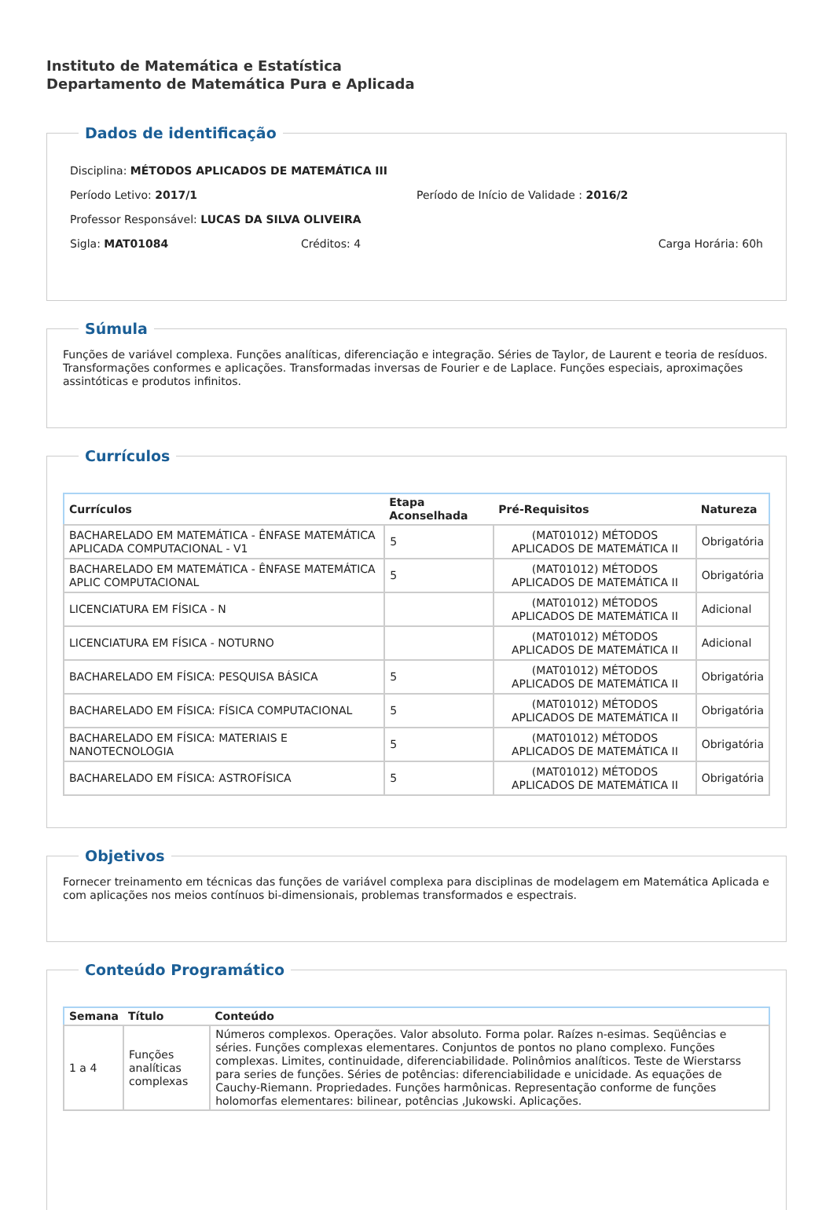Instituto de Matemática e Estatística
Departamento de Matemática Pura e Aplicada
Dados de identificação
Disciplina: MÉTODOS APLICADOS DE MATEMÁTICA III
Período Letivo: 2017/1 Período de Início de Validade : 2016/2
Professor Responsável: LUCAS DA SILVA OLIVEIRA
Sigla: MAT01084 Créditos: 4 Carga Horária: 60h
Súmula
Funções de variável complexa. Funções analíticas, diferenciação e integração. Séries de Taylor, de Laurent e teoria de resíduos. Transformações conformes e aplicações. Transformadas inversas de Fourier e de Laplace. Funções especiais, aproximações assintóticas e produtos infinitos.
Currículos
| Currículos | Etapa Aconselhada | Pré-Requisitos | Natureza |
| --- | --- | --- | --- |
| BACHARELADO EM MATEMÁTICA - ÊNFASE MATEMÁTICA APLICADA COMPUTACIONAL - V1 | 5 | (MAT01012) MÉTODOS APLICADOS DE MATEMÁTICA II | Obrigatória |
| BACHARELADO EM MATEMÁTICA - ÊNFASE MATEMÁTICA APLIC COMPUTACIONAL | 5 | (MAT01012) MÉTODOS APLICADOS DE MATEMÁTICA II | Obrigatória |
| LICENCIATURA EM FÍSICA - N | | (MAT01012) MÉTODOS APLICADOS DE MATEMÁTICA II | Adicional |
| LICENCIATURA EM FÍSICA - NOTURNO | | (MAT01012) MÉTODOS APLICADOS DE MATEMÁTICA II | Adicional |
| BACHARELADO EM FÍSICA: PESQUISA BÁSICA | 5 | (MAT01012) MÉTODOS APLICADOS DE MATEMÁTICA II | Obrigatória |
| BACHARELADO EM FÍSICA: FÍSICA COMPUTACIONAL | 5 | (MAT01012) MÉTODOS APLICADOS DE MATEMÁTICA II | Obrigatória |
| BACHARELADO EM FÍSICA: MATERIAIS E NANOTECNOLOGIA | 5 | (MAT01012) MÉTODOS APLICADOS DE MATEMÁTICA II | Obrigatória |
| BACHARELADO EM FÍSICA: ASTROFÍSICA | 5 | (MAT01012) MÉTODOS APLICADOS DE MATEMÁTICA II | Obrigatória |
Objetivos
Fornecer treinamento em técnicas das funções de variável complexa para disciplinas de modelagem em Matemática Aplicada e com aplicações nos meios contínuos bi-dimensionais, problemas transformados e espectrais.
Conteúdo Programático
| Semana | Título | Conteúdo |
| --- | --- | --- |
| 1 a 4 | Funções analíticas complexas | Números complexos. Operações. Valor absoluto. Forma polar. Raízes n-esimas. Seqüências e séries. Funções complexas elementares. Conjuntos de pontos no plano complexo. Funções complexas. Limites, continuidade, diferenciabilidade. Polinômios analíticos. Teste de Wierstarss para series de funções. Séries de potências: diferenciabilidade e unicidade. As equações de Cauchy-Riemann. Propriedades. Funções harmônicas. Representação conforme de funções holomorfas elementares: bilinear, potências ,Jukowski. Aplicações. |